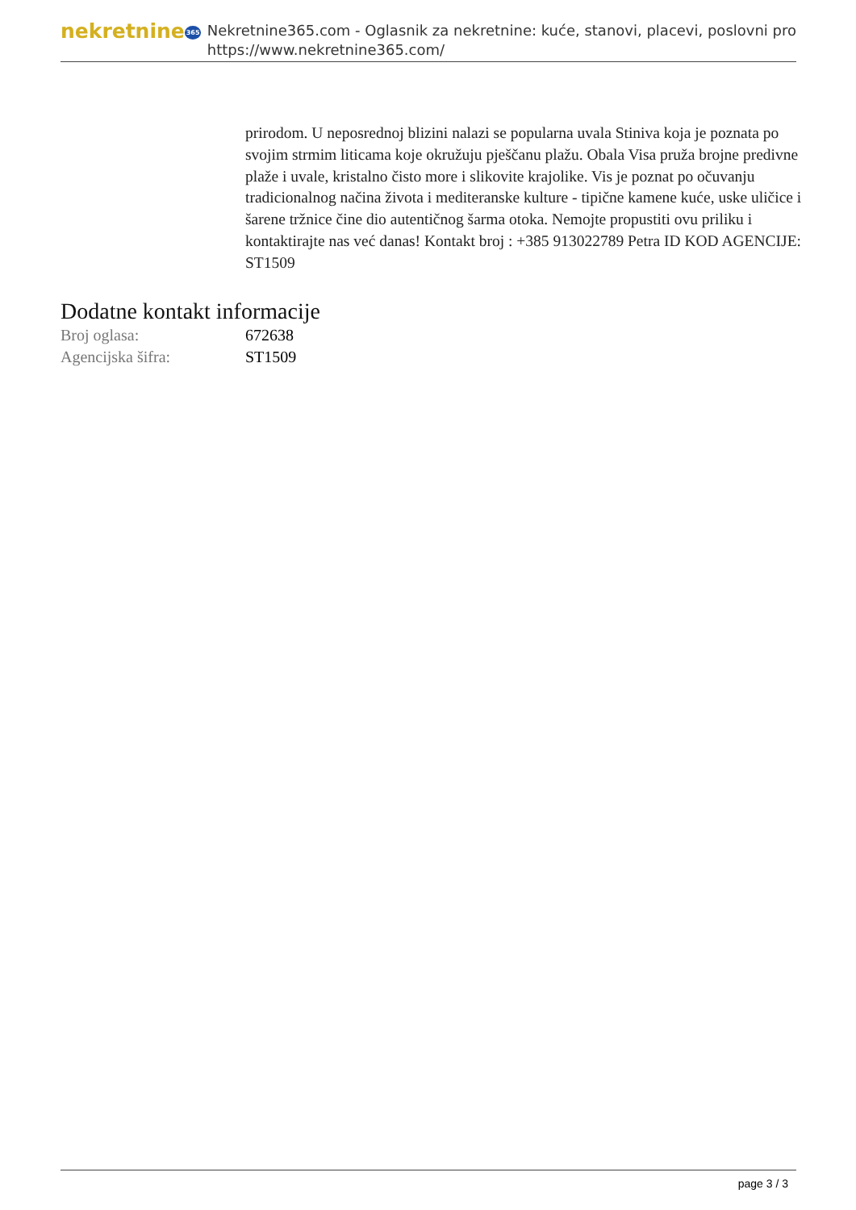nekretnine365
Nekretnine365.com - Oglasnik za nekretnine: kuće, stanovi, placevi, poslovni pro
https://www.nekretnine365.com/
prirodom. U neposrednoj blizini nalazi se popularna uvala Stiniva koja je poznata po svojim strmim liticama koje okružuju pješčanu plažu. Obala Visa pruža brojne predivne plaže i uvale, kristalno čisto more i slikovite krajolike. Vis je poznat po očuvanju tradicionalnog načina života i mediteranske kulture - tipične kamene kuće, uske uličice i šarene tržnice čine dio autentičnog šarma otoka. Nemojte propustiti ovu priliku i kontaktirajte nas već danas! Kontakt broj : +385 913022789 Petra ID KOD AGENCIJE: ST1509
Dodatne kontakt informacije
| Broj oglasa: | 672638 |
| Agencijska šifra: | ST1509 |
page 3 / 3